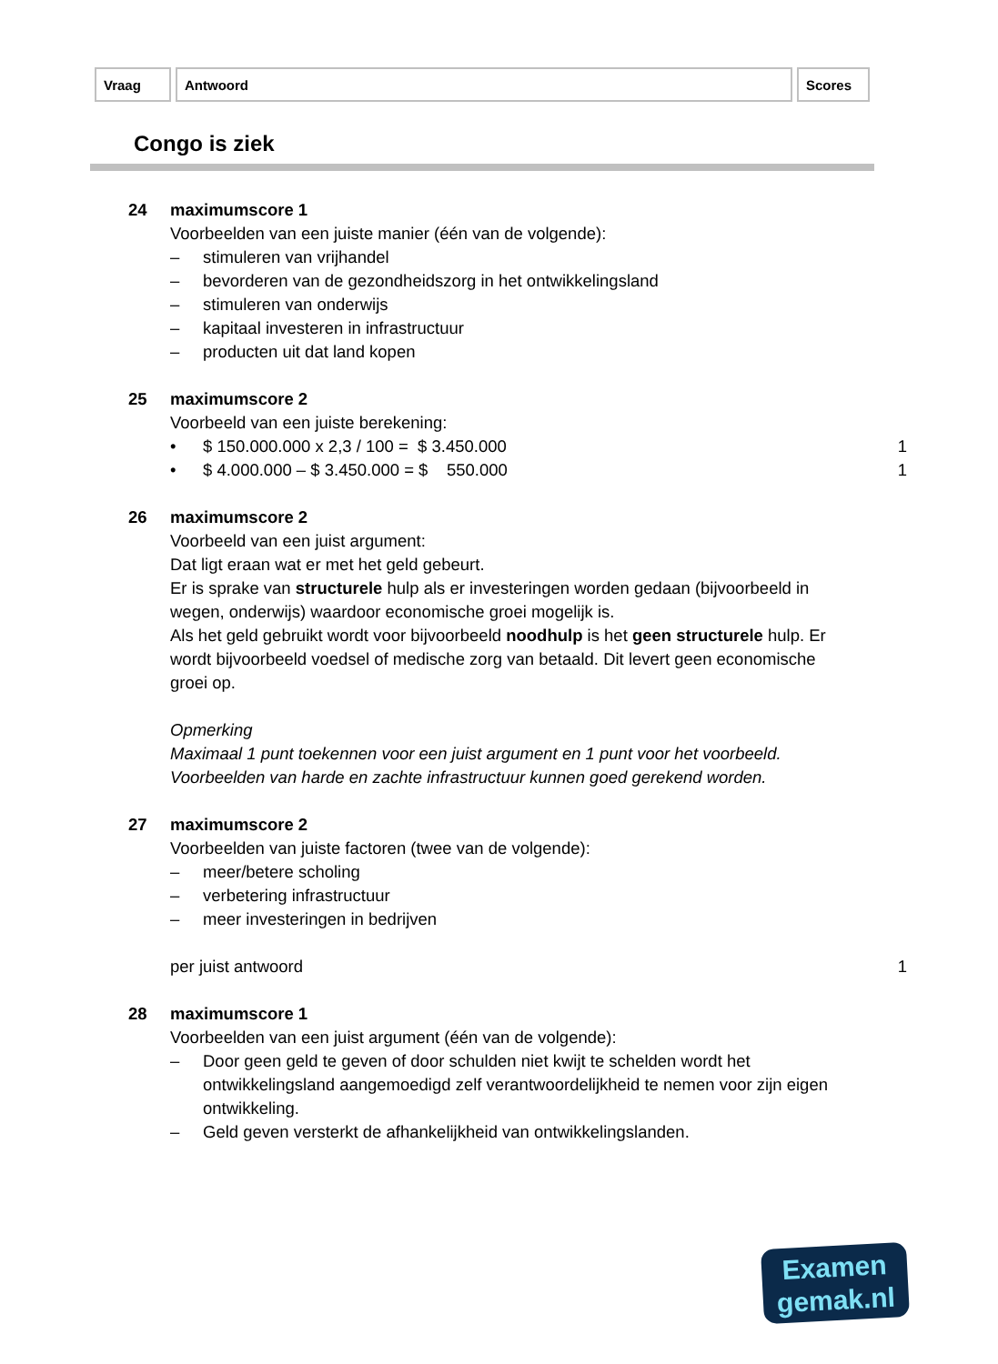| Vraag | Antwoord | Scores |
| --- | --- | --- |
Congo is ziek
24 maximumscore 1
Voorbeelden van een juiste manier (één van de volgende):
– stimuleren van vrijhandel
– bevorderen van de gezondheidszorg in het ontwikkelingsland
– stimuleren van onderwijs
– kapitaal investeren in infrastructuur
– producten uit dat land kopen
25 maximumscore 2
Voorbeeld van een juiste berekening:
• $ 150.000.000 x 2,3 / 100 = $ 3.450.000 1
• $ 4.000.000 – $ 3.450.000 = $ 550.000 1
26 maximumscore 2
Voorbeeld van een juist argument:
Dat ligt eraan wat er met het geld gebeurt.
Er is sprake van structurele hulp als er investeringen worden gedaan (bijvoorbeeld in wegen, onderwijs) waardoor economische groei mogelijk is.
Als het geld gebruikt wordt voor bijvoorbeeld noodhulp is het geen structurele hulp. Er wordt bijvoorbeeld voedsel of medische zorg van betaald. Dit levert geen economische groei op.
Opmerking
Maximaal 1 punt toekennen voor een juist argument en 1 punt voor het voorbeeld. Voorbeelden van harde en zachte infrastructuur kunnen goed gerekend worden.
27 maximumscore 2
Voorbeelden van juiste factoren (twee van de volgende):
– meer/betere scholing
– verbetering infrastructuur
– meer investeringen in bedrijven
per juist antwoord 1
28 maximumscore 1
Voorbeelden van een juist argument (één van de volgende):
– Door geen geld te geven of door schulden niet kwijt te schelden wordt het ontwikkelingsland aangemoedigd zelf verantwoordelijkheid te nemen voor zijn eigen ontwikkeling.
– Geld geven versterkt de afhankelijkheid van ontwikkelingslanden.
Examen
gemak.nl